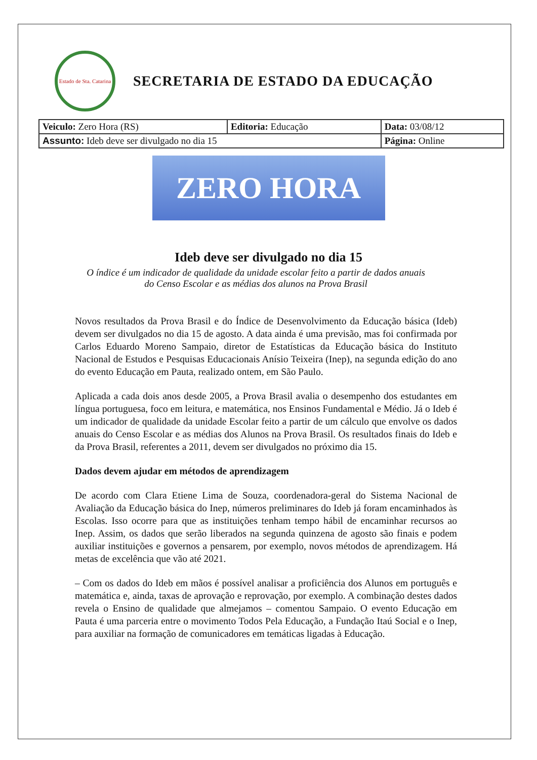Estado de Sta. Catarina
SECRETARIA DE ESTADO DA EDUCAÇÃO
| Veiculo: Zero Hora (RS) | Editoria: Educação | Data: 03/08/12 |
| Assunto: Ideb deve ser divulgado no dia 15 | | Página: Online |
ZERO HORA
Ideb deve ser divulgado no dia 15
O índice é um indicador de qualidade da unidade escolar feito a partir de dados anuais do Censo Escolar e as médias dos alunos na Prova Brasil
Novos resultados da Prova Brasil e do Índice de Desenvolvimento da Educação básica (Ideb) devem ser divulgados no dia 15 de agosto. A data ainda é uma previsão, mas foi confirmada por Carlos Eduardo Moreno Sampaio, diretor de Estatísticas da Educação básica do Instituto Nacional de Estudos e Pesquisas Educacionais Anísio Teixeira (Inep), na segunda edição do ano do evento Educação em Pauta, realizado ontem, em São Paulo.
Aplicada a cada dois anos desde 2005, a Prova Brasil avalia o desempenho dos estudantes em língua portuguesa, foco em leitura, e matemática, nos Ensinos Fundamental e Médio. Já o Ideb é um indicador de qualidade da unidade Escolar feito a partir de um cálculo que envolve os dados anuais do Censo Escolar e as médias dos Alunos na Prova Brasil. Os resultados finais do Ideb e da Prova Brasil, referentes a 2011, devem ser divulgados no próximo dia 15.
Dados devem ajudar em métodos de aprendizagem
De acordo com Clara Etiene Lima de Souza, coordenadora-geral do Sistema Nacional de Avaliação da Educação básica do Inep, números preliminares do Ideb já foram encaminhados às Escolas. Isso ocorre para que as instituições tenham tempo hábil de encaminhar recursos ao Inep. Assim, os dados que serão liberados na segunda quinzena de agosto são finais e podem auxiliar instituições e governos a pensarem, por exemplo, novos métodos de aprendizagem. Há metas de excelência que vão até 2021.
– Com os dados do Ideb em mãos é possível analisar a proficiência dos Alunos em português e matemática e, ainda, taxas de aprovação e reprovação, por exemplo. A combinação destes dados revela o Ensino de qualidade que almejamos – comentou Sampaio. O evento Educação em Pauta é uma parceria entre o movimento Todos Pela Educação, a Fundação Itaú Social e o Inep, para auxiliar na formação de comunicadores em temáticas ligadas à Educação.